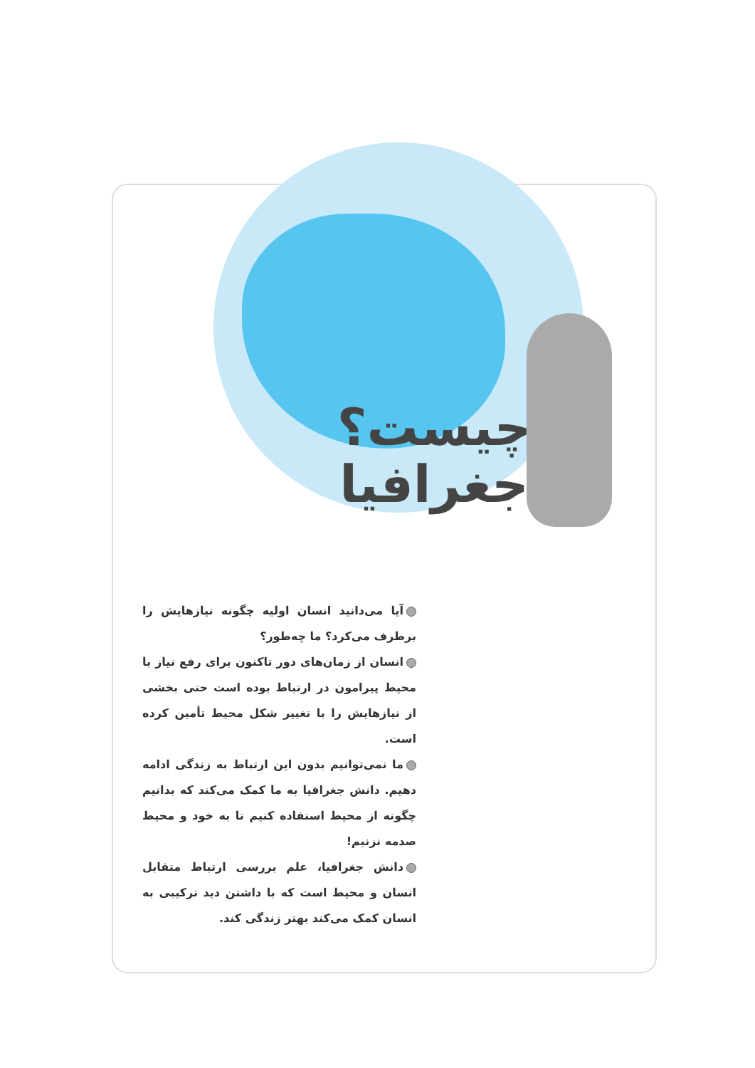چیست؟
جغرافیا
آیا می‌دانید انسان اولیه چگونه نیازهایش را برطرف می‌کرد؟ ما چه‌طور؟
انسان از زمان‌های دور تاکنون برای رفع نیاز با محیط پیرامون در ارتباط بوده است حتی بخشی از نیازهایش را با تغییر شکل محیط تأمین کرده است.
ما نمی‌توانیم بدون این ارتباط به زندگی ادامه دهیم. دانش جغرافیا به ما کمک می‌کند که بدانیم چگونه از محیط استفاده کنیم تا به خود و محیط صدمه نزنیم!
دانش جغرافیا، علم بررسی ارتباط متقابل انسان و محیط است که با داشتن دید ترکیبی به انسان کمک می‌کند بهتر زندگی کند.